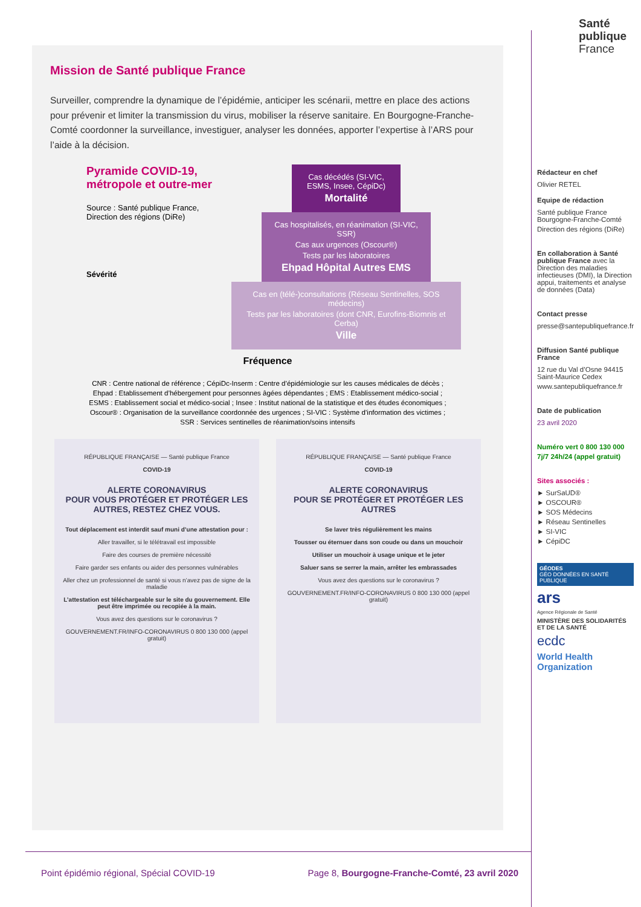Santé
publique
France
Mission de Santé publique France
Surveiller, comprendre la dynamique de l’épidémie, anticiper les scénarii, mettre en place des actions pour prévenir et limiter la transmission du virus, mobiliser la réserve sanitaire. En Bourgogne-Franche-Comté coordonner la surveillance, investiguer, analyser les données, apporter l’expertise à l’ARS pour l’aide à la décision.
Pyramide COVID-19, métropole et outre-mer
Source : Santé publique France, Direction des régions (DiRe)
Sévérité
Cas décédés (SI-VIC, ESMS, Insee, CépiDc)
Mortalité
Cas hospitalisés, en réanimation (SI-VIC, SSR)
Cas aux urgences (Oscour®)
Tests par les laboratoires
Ehpad Hôpital Autres EMS
Cas en (télé-)consultations (Réseau Sentinelles, SOS médecins)
Tests par les laboratoires (dont CNR, Eurofins-Biomnis et Cerba)
Ville
Fréquence
CNR : Centre national de référence ; CépiDc-Inserm : Centre d’épidémiologie sur les causes médicales de décès ; Ehpad : Etablissement d’hébergement pour personnes âgées dépendantes ; EMS : Etablissement médico-social ; ESMS : Etablissement social et médico-social ; Insee : Institut national de la statistique et des études économiques ; Oscour® : Organisation de la surveillance coordonnée des urgences ; SI-VIC : Système d’information des victimes ; SSR : Services sentinelles de réanimation/soins intensifs
RÉPUBLIQUE FRANÇAISE — Santé publique France
COVID-19
ALERTE CORONAVIRUS
POUR VOUS PROTÉGER ET PROTÉGER LES AUTRES, RESTEZ CHEZ VOUS.
Tout déplacement est interdit sauf muni d’une attestation pour :
Aller travailler, si le télétravail est impossible
Faire des courses de première nécessité
Faire garder ses enfants ou aider des personnes vulnérables
Aller chez un professionnel de santé si vous n’avez pas de signe de la maladie
L’attestation est téléchargeable sur le site du gouvernement. Elle peut être imprimée ou recopiée à la main.
Vous avez des questions sur le coronavirus ?
GOUVERNEMENT.FR/INFO-CORONAVIRUS 0 800 130 000 (appel gratuit)
RÉPUBLIQUE FRANÇAISE — Santé publique France
COVID-19
ALERTE CORONAVIRUS
POUR SE PROTÉGER ET PROTÉGER LES AUTRES
Se laver très régulièrement les mains
Tousser ou éternuer dans son coude ou dans un mouchoir
Utiliser un mouchoir à usage unique et le jeter
Saluer sans se serrer la main, arrêter les embrassades
Vous avez des questions sur le coronavirus ?
GOUVERNEMENT.FR/INFO-CORONAVIRUS 0 800 130 000 (appel gratuit)
Rédacteur en chef
Olivier RETEL
Equipe de rédaction
Santé publique France Bourgogne-Franche-Comté
Direction des régions (DiRe)
En collaboration à Santé publique France avec la Direction des maladies infectieuses (DMI), la Direction appui, traitements et analyse de données (Data)
Contact presse
presse@santepubliquefrance.fr
Diffusion Santé publique France
12 rue du Val d’Osne 94415 Saint-Maurice Cedex
www.santepubliquefrance.fr
Date de publication
23 avril 2020
Numéro vert 0 800 130 000
7j/7 24h/24 (appel gratuit)
Sites associés :
► SurSaUD®
► OSCOUR®
► SOS Médecins
► Réseau Sentinelles
► SI-VIC
► CépiDC
GÉODES
GÉO DONNÉES EN SANTÉ PUBLIQUE
ars
Agence Régionale de Santé
MINISTÈRE DES SOLIDARITÉS ET DE LA SANTÉ
ecdc
World Health Organization
Point épidémio régional, Spécial COVID-19 Page 8, Bourgogne-Franche-Comté, 23 avril 2020